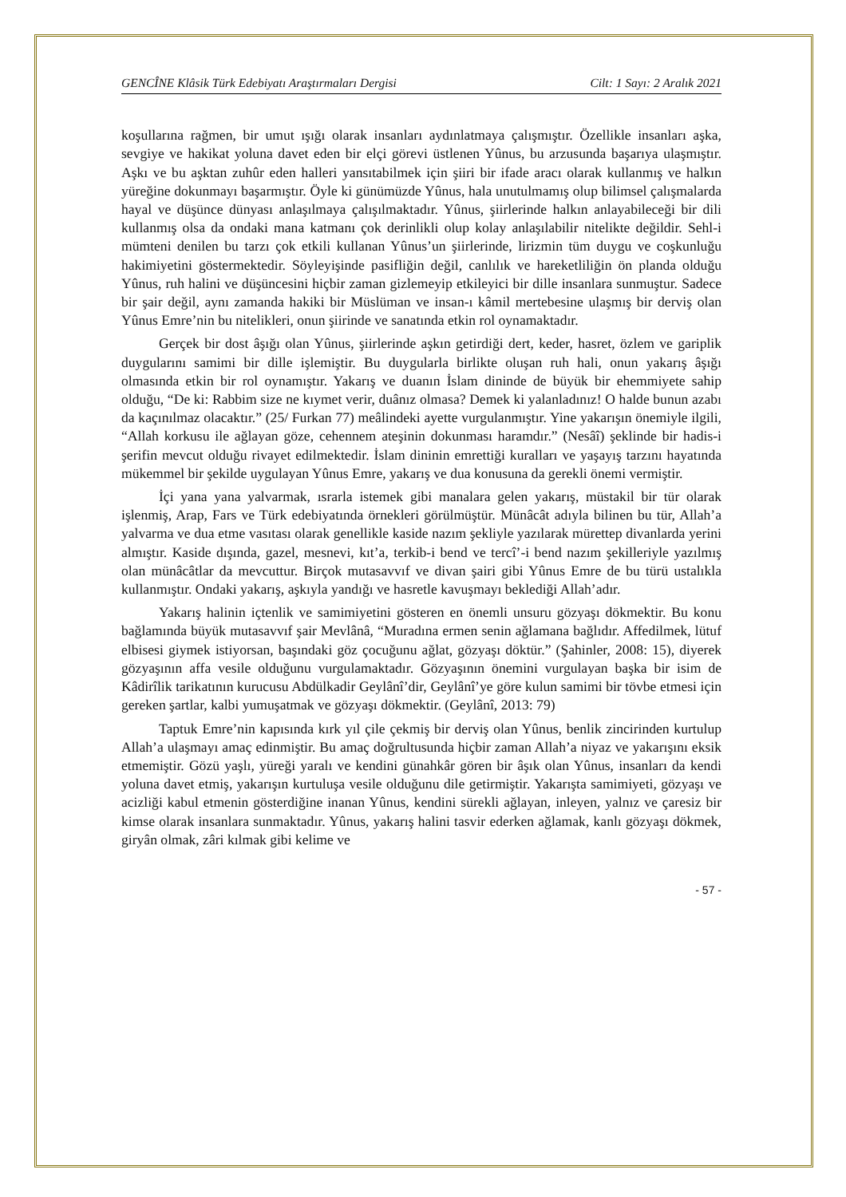GENCÎNE Klâsik Türk Edebiyatı Araştırmaları Dergisi Cilt: 1 Sayı: 2 Aralık 2021
koşullarına rağmen, bir umut ışığı olarak insanları aydınlatmaya çalışmıştır. Özellikle insanları aşka, sevgiye ve hakikat yoluna davet eden bir elçi görevi üstlenen Yûnus, bu arzusunda başarıya ulaşmıştır. Aşkı ve bu aşktan zuhûr eden halleri yansıtabilmek için şiiri bir ifade aracı olarak kullanmış ve halkın yüreğine dokunmayı başarmıştır. Öyle ki günümüzde Yûnus, hala unutulmamış olup bilimsel çalışmalarda hayal ve düşünce dünyası anlaşılmaya çalışılmaktadır. Yûnus, şiirlerinde halkın anlayabileceği bir dili kullanmış olsa da ondaki mana katmanı çok derinlikli olup kolay anlaşılabilir nitelikte değildir. Sehl-i mümteni denilen bu tarzı çok etkili kullanan Yûnus’un şiirlerinde, lirizmin tüm duygu ve coşkunluğu hakimiyetini göstermektedir. Söyleyişinde pasifliğin değil, canlılık ve hareketliliğin ön planda olduğu Yûnus, ruh halini ve düşüncesini hiçbir zaman gizlemeyip etkileyici bir dille insanlara sunmuştur. Sadece bir şair değil, aynı zamanda hakiki bir Müslüman ve insan-ı kâmil mertebesine ulaşmış bir derviş olan Yûnus Emre’nin bu nitelikleri, onun şiirinde ve sanatında etkin rol oynamaktadır.
Gerçek bir dost âşığı olan Yûnus, şiirlerinde aşkın getirdiği dert, keder, hasret, özlem ve gariplik duygularını samimi bir dille işlemiştir. Bu duygularla birlikte oluşan ruh hali, onun yakarış âşığı olmasında etkin bir rol oynamıştır. Yakarış ve duanın İslam dininde de büyük bir ehemmiyete sahip olduğu, “De ki: Rabbim size ne kıymet verir, duânız olmasa? Demek ki yalanladınız! O halde bunun azabı da kaçınılmaz olacaktır.” (25/ Furkan 77) meâlindeki ayette vurgulanmıştır. Yine yakarışın önemiyle ilgili, “Allah korkusu ile ağlayan göze, cehennem ateşinin dokunması haramdır.” (Nesâî) şeklinde bir hadis-i şerifin mevcut olduğu rivayet edilmektedir. İslam dininin emrettiği kuralları ve yaşayış tarzını hayatında mükemmel bir şekilde uygulayan Yûnus Emre, yakarış ve dua konusuna da gerekli önemi vermiştir.
İçi yana yana yalvarmak, ısrarla istemek gibi manalara gelen yakarış, müstakil bir tür olarak işlenmiş, Arap, Fars ve Türk edebiyatında örnekleri görülmüştür. Münâcât adıyla bilinen bu tür, Allah’a yalvarma ve dua etme vasıtası olarak genellikle kaside nazım şekliyle yazılarak mürettep divanlarda yerini almıştır. Kaside dışında, gazel, mesnevi, kıt’a, terkib-i bend ve tercî’-i bend nazım şekilleriyle yazılmış olan münâcâtlar da mevcuttur. Birçok mutasavvıf ve divan şairi gibi Yûnus Emre de bu türü ustalıkla kullanmıştır. Ondaki yakarış, aşkıyla yandığı ve hasretle kavuşmayı beklediği Allah’adır.
Yakarış halinin içtenlik ve samimiyetini gösteren en önemli unsuru gözyaşı dökmektir. Bu konu bağlamında büyük mutasavvıf şair Mevlânâ, “Muradına ermen senin ağlamana bağlıdır. Affedilmek, lütuf elbisesi giymek istiyorsan, başındaki göz çocuğunu ağlat, gözyaşı döktür.” (Şahinler, 2008: 15), diyerek gözyaşının affa vesile olduğunu vurgulamaktadır. Gözyaşının önemini vurgulayan başka bir isim de Kâdirîlik tarikatının kurucusu Abdülkadir Geylânî’dir, Geylânî’ye göre kulun samimi bir tövbe etmesi için gereken şartlar, kalbi yumuşatmak ve gözyaşı dökmektir. (Geylânî, 2013: 79)
Taptuk Emre’nin kapısında kırk yıl çile çekmiş bir derviş olan Yûnus, benlik zincirinden kurtulup Allah’a ulaşmayı amaç edinmiştir. Bu amaç doğrultusunda hiçbir zaman Allah’a niyaz ve yakarışını eksik etmemiştir. Gözü yaşlı, yüreği yaralı ve kendini günahkâr gören bir âşık olan Yûnus, insanları da kendi yoluna davet etmiş, yakarışın kurtuluşa vesile olduğunu dile getirmiştir. Yakarışta samimiyeti, gözyaşı ve acizliği kabul etmenin gösterdiğine inanan Yûnus, kendini sürekli ağlayan, inleyen, yalnız ve çaresiz bir kimse olarak insanlara sunmaktadır. Yûnus, yakarış halini tasvir ederken ağlamak, kanlı gözyaşı dökmek, giryân olmak, zâri kılmak gibi kelime ve
- 57 -